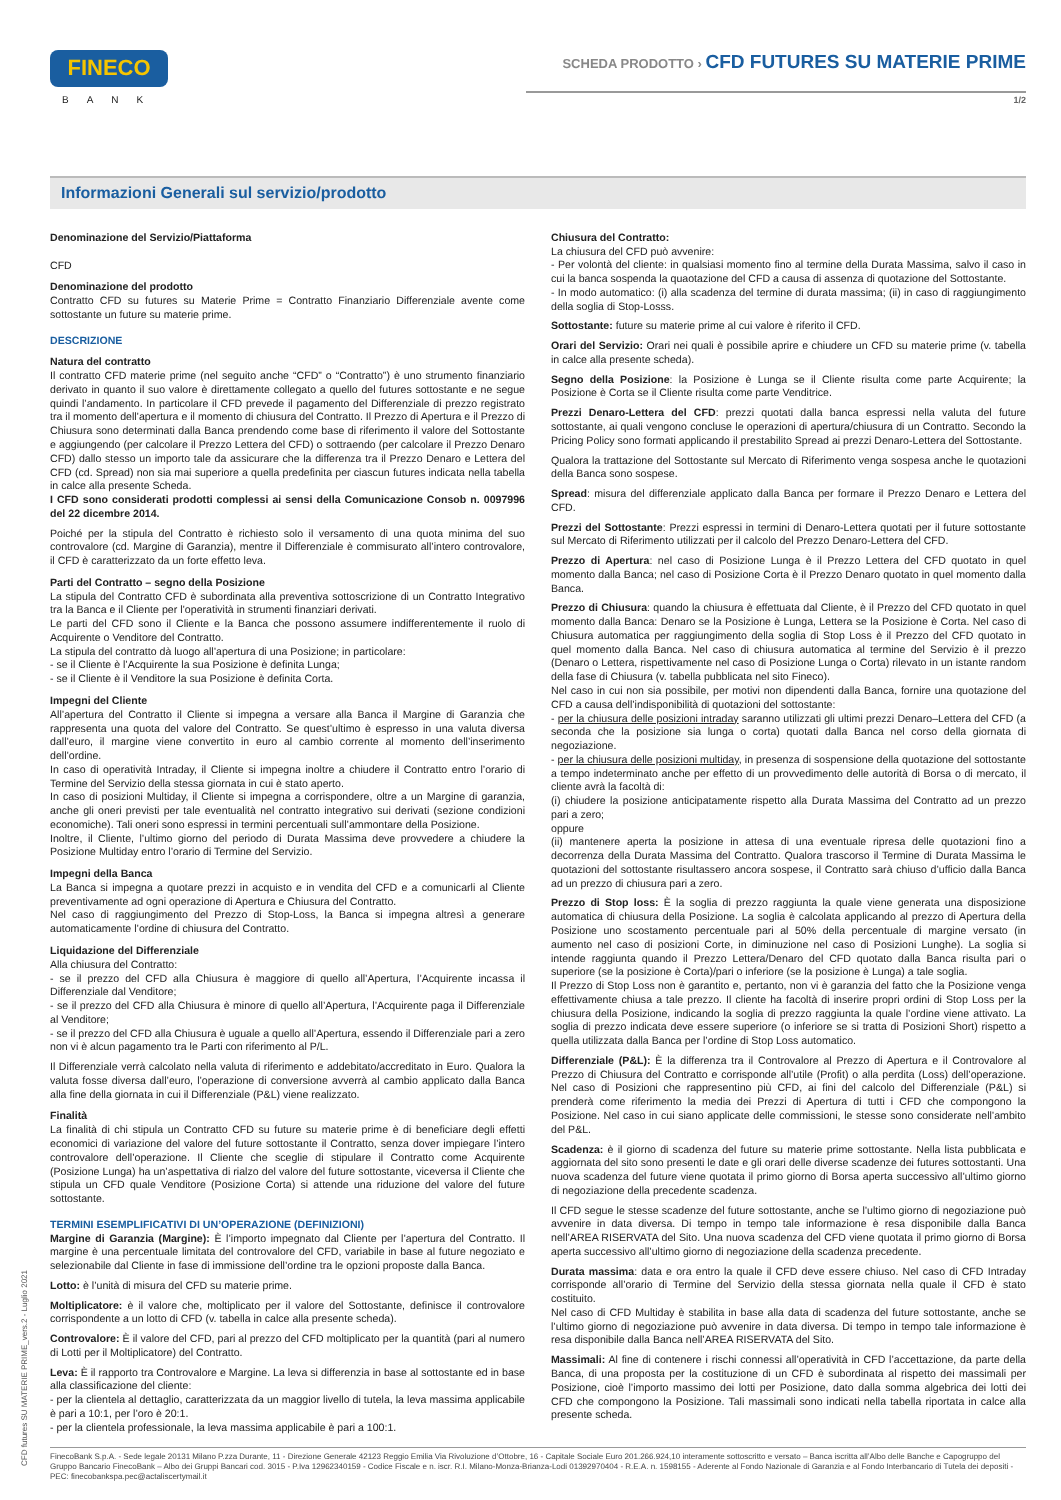FINECO
BANK
SCHEDA PRODOTTO › CFD FUTURES SU MATERIE PRIME
1/2
Informazioni Generali sul servizio/prodotto
Denominazione del Servizio/Piattaforma
CFD
Denominazione del prodotto
Contratto CFD su futures su Materie Prime = Contratto Finanziario Differenziale avente come sottostante un future su materie prime.
DESCRIZIONE
Natura del contratto
Il contratto CFD materie prime (nel seguito anche “CFD” o “Contratto”) è uno strumento finanziario derivato in quanto il suo valore è direttamente collegato a quello del futures sottostante e ne segue quindi l’andamento. In particolare il CFD prevede il pagamento del Differenziale di prezzo registrato tra il momento dell’apertura e il momento di chiusura del Contratto. Il Prezzo di Apertura e il Prezzo di Chiusura sono determinati dalla Banca prendendo come base di riferimento il valore del Sottostante e aggiungendo (per calcolare il Prezzo Lettera del CFD) o sottraendo (per calcolare il Prezzo Denaro CFD) dallo stesso un importo tale da assicurare che la differenza tra il Prezzo Denaro e Lettera del CFD (cd. Spread) non sia mai superiore a quella predefinita per ciascun futures indicata nella tabella in calce alla presente Scheda.
I CFD sono considerati prodotti complessi ai sensi della Comunicazione Consob n. 0097996 del 22 dicembre 2014.
Poiché per la stipula del Contratto è richiesto solo il versamento di una quota minima del suo controvalore (cd. Margine di Garanzia), mentre il Differenziale è commisurato all’intero controvalore, il CFD è caratterizzato da un forte effetto leva.
Parti del Contratto – segno della Posizione
La stipula del Contratto CFD è subordinata alla preventiva sottoscrizione di un Contratto Integrativo tra la Banca e il Cliente per l’operatività in strumenti finanziari derivati.
Le parti del CFD sono il Cliente e la Banca che possono assumere indifferentemente il ruolo di Acquirente o Venditore del Contratto.
La stipula del contratto dà luogo all’apertura di una Posizione; in particolare:
- se il Cliente è l’Acquirente la sua Posizione è definita Lunga;
- se il Cliente è il Venditore la sua Posizione è definita Corta.
Impegni del Cliente
All’apertura del Contratto il Cliente si impegna a versare alla Banca il Margine di Garanzia che rappresenta una quota del valore del Contratto. Se quest’ultimo è espresso in una valuta diversa dall’euro, il margine viene convertito in euro al cambio corrente al momento dell’inserimento dell’ordine.
In caso di operatività Intraday, il Cliente si impegna inoltre a chiudere il Contratto entro l’orario di Termine del Servizio della stessa giornata in cui è stato aperto.
In caso di posizioni Multiday, il Cliente si impegna a corrispondere, oltre a un Margine di garanzia, anche gli oneri previsti per tale eventualità nel contratto integrativo sui derivati (sezione condizioni economiche). Tali oneri sono espressi in termini percentuali sull’ammontare della Posizione.
Inoltre, il Cliente, l’ultimo giorno del periodo di Durata Massima deve provvedere a chiudere la Posizione Multiday entro l’orario di Termine del Servizio.
Impegni della Banca
La Banca si impegna a quotare prezzi in acquisto e in vendita del CFD e a comunicarli al Cliente preventivamente ad ogni operazione di Apertura e Chiusura del Contratto.
Nel caso di raggiungimento del Prezzo di Stop-Loss, la Banca si impegna altresì a generare automaticamente l’ordine di chiusura del Contratto.
Liquidazione del Differenziale
Alla chiusura del Contratto:
- se il prezzo del CFD alla Chiusura è maggiore di quello all’Apertura, l’Acquirente incassa il Differenziale dal Venditore;
- se il prezzo del CFD alla Chiusura è minore di quello all’Apertura, l’Acquirente paga il Differenziale al Venditore;
- se il prezzo del CFD alla Chiusura è uguale a quello all’Apertura, essendo il Differenziale pari a zero non vi è alcun pagamento tra le Parti con riferimento al P/L.
Il Differenziale verrà calcolato nella valuta di riferimento e addebitato/accreditato in Euro. Qualora la valuta fosse diversa dall’euro, l’operazione di conversione avverrà al cambio applicato dalla Banca alla fine della giornata in cui il Differenziale (P&L) viene realizzato.
Finalità
La finalità di chi stipula un Contratto CFD su future su materie prime è di beneficiare degli effetti economici di variazione del valore del future sottostante il Contratto, senza dover impiegare l’intero controvalore dell’operazione. Il Cliente che sceglie di stipulare il Contratto come Acquirente (Posizione Lunga) ha un’aspettativa di rialzo del valore del future sottostante, viceversa il Cliente che stipula un CFD quale Venditore (Posizione Corta) si attende una riduzione del valore del future sottostante.
TERMINI ESEMPLIFICATIVI DI UN’OPERAZIONE (DEFINIZIONI)
Margine di Garanzia (Margine): È l’importo impegnato dal Cliente per l’apertura del Contratto. Il margine è una percentuale limitata del controvalore del CFD, variabile in base al future negoziato e selezionabile dal Cliente in fase di immissione dell’ordine tra le opzioni proposte dalla Banca.
Lotto: è l’unità di misura del CFD su materie prime.
Moltiplicatore: è il valore che, moltiplicato per il valore del Sottostante, definisce il controvalore corrispondente a un lotto di CFD (v. tabella in calce alla presente scheda).
Controvalore: È il valore del CFD, pari al prezzo del CFD moltiplicato per la quantità (pari al numero di Lotti per il Moltiplicatore) del Contratto.
Leva: È il rapporto tra Controvalore e Margine. La leva si differenzia in base al sottostante ed in base alla classificazione del cliente:
- per la clientela al dettaglio, caratterizzata da un maggior livello di tutela, la leva massima applicabile è pari a 10:1, per l’oro è 20:1.
- per la clientela professionale, la leva massima applicabile è pari a 100:1.
Chiusura del Contratto:
La chiusura del CFD può avvenire:
- Per volontà del cliente: in qualsiasi momento fino al termine della Durata Massima, salvo il caso in cui la banca sospenda la quaotazione del CFD a causa di assenza di quotazione del Sottostante.
- In modo automatico: (i) alla scadenza del termine di durata massima; (ii) in caso di raggiungimento della soglia di Stop-Losss.
Sottostante: future su materie prime al cui valore è riferito il CFD.
Orari del Servizio: Orari nei quali è possibile aprire e chiudere un CFD su materie prime (v. tabella in calce alla presente scheda).
Segno della Posizione: la Posizione è Lunga se il Cliente risulta come parte Acquirente; la Posizione è Corta se il Cliente risulta come parte Venditrice.
Prezzi Denaro-Lettera del CFD: prezzi quotati dalla banca espressi nella valuta del future sottostante, ai quali vengono concluse le operazioni di apertura/chiusura di un Contratto. Secondo la Pricing Policy sono formati applicando il prestabilito Spread ai prezzi Denaro-Lettera del Sottostante.
Qualora la trattazione del Sottostante sul Mercato di Riferimento venga sospesa anche le quotazioni della Banca sono sospese.
Spread: misura del differenziale applicato dalla Banca per formare il Prezzo Denaro e Lettera del CFD.
Prezzi del Sottostante: Prezzi espressi in termini di Denaro-Lettera quotati per il future sottostante sul Mercato di Riferimento utilizzati per il calcolo del Prezzo Denaro-Lettera del CFD.
Prezzo di Apertura: nel caso di Posizione Lunga è il Prezzo Lettera del CFD quotato in quel momento dalla Banca; nel caso di Posizione Corta è il Prezzo Denaro quotato in quel momento dalla Banca.
Prezzo di Chiusura: quando la chiusura è effettuata dal Cliente, è il Prezzo del CFD quotato in quel momento dalla Banca: Denaro se la Posizione è Lunga, Lettera se la Posizione è Corta. Nel caso di Chiusura automatica per raggiungimento della soglia di Stop Loss è il Prezzo del CFD quotato in quel momento dalla Banca. Nel caso di chiusura automatica al termine del Servizio è il prezzo (Denaro o Lettera, rispettivamente nel caso di Posizione Lunga o Corta) rilevato in un istante random della fase di Chiusura (v. tabella pubblicata nel sito Fineco).
Nel caso in cui non sia possibile, per motivi non dipendenti dalla Banca, fornire una quotazione del CFD a causa dell’indisponibilità di quotazioni del sottostante:
- per la chiusura delle posizioni intraday saranno utilizzati gli ultimi prezzi Denaro–Lettera del CFD (a seconda che la posizione sia lunga o corta) quotati dalla Banca nel corso della giornata di negoziazione.
- per la chiusura delle posizioni multiday, in presenza di sospensione della quotazione del sottostante a tempo indeterminato anche per effetto di un provvedimento delle autorità di Borsa o di mercato, il cliente avrà la facoltà di:
(i) chiudere la posizione anticipatamente rispetto alla Durata Massima del Contratto ad un prezzo pari a zero;
oppure
(ii) mantenere aperta la posizione in attesa di una eventuale ripresa delle quotazioni fino a decorrenza della Durata Massima del Contratto. Qualora trascorso il Termine di Durata Massima le quotazioni del sottostante risultassero ancora sospese, il Contratto sarà chiuso d’ufficio dalla Banca ad un prezzo di chiusura pari a zero.
Prezzo di Stop loss: È la soglia di prezzo raggiunta la quale viene generata una disposizione automatica di chiusura della Posizione. La soglia è calcolata applicando al prezzo di Apertura della Posizione uno scostamento percentuale pari al 50% della percentuale di margine versato (in aumento nel caso di posizioni Corte, in diminuzione nel caso di Posizioni Lunghe). La soglia si intende raggiunta quando il Prezzo Lettera/Denaro del CFD quotato dalla Banca risulta pari o superiore (se la posizione è Corta)/pari o inferiore (se la posizione è Lunga) a tale soglia.
Il Prezzo di Stop Loss non è garantito e, pertanto, non vi è garanzia del fatto che la Posizione venga effettivamente chiusa a tale prezzo. Il cliente ha facoltà di inserire propri ordini di Stop Loss per la chiusura della Posizione, indicando la soglia di prezzo raggiunta la quale l’ordine viene attivato. La soglia di prezzo indicata deve essere superiore (o inferiore se si tratta di Posizioni Short) rispetto a quella utilizzata dalla Banca per l’ordine di Stop Loss automatico.
Differenziale (P&L): È la differenza tra il Controvalore al Prezzo di Apertura e il Controvalore al Prezzo di Chiusura del Contratto e corrisponde all’utile (Profit) o alla perdita (Loss) dell’operazione. Nel caso di Posizioni che rappresentino più CFD, ai fini del calcolo del Differenziale (P&L) si prenderà come riferimento la media dei Prezzi di Apertura di tutti i CFD che compongono la Posizione. Nel caso in cui siano applicate delle commissioni, le stesse sono considerate nell’ambito del P&L.
Scadenza: è il giorno di scadenza del future su materie prime sottostante. Nella lista pubblicata e aggiornata del sito sono presenti le date e gli orari delle diverse scadenze dei futures sottostanti. Una nuova scadenza del future viene quotata il primo giorno di Borsa aperta successivo all’ultimo giorno di negoziazione della precedente scadenza.
Il CFD segue le stesse scadenze del future sottostante, anche se l’ultimo giorno di negoziazione può avvenire in data diversa. Di tempo in tempo tale informazione è resa disponibile dalla Banca nell’AREA RISERVATA del Sito. Una nuova scadenza del CFD viene quotata il primo giorno di Borsa aperta successivo all’ultimo giorno di negoziazione della scadenza precedente.
Durata massima: data e ora entro la quale il CFD deve essere chiuso. Nel caso di CFD Intraday corrisponde all’orario di Termine del Servizio della stessa giornata nella quale il CFD è stato costituito.
Nel caso di CFD Multiday è stabilita in base alla data di scadenza del future sottostante, anche se l’ultimo giorno di negoziazione può avvenire in data diversa. Di tempo in tempo tale informazione è resa disponibile dalla Banca nell’AREA RISERVATA del Sito.
Massimali: Al fine di contenere i rischi connessi all’operatività in CFD l’accettazione, da parte della Banca, di una proposta per la costituzione di un CFD è subordinata al rispetto dei massimali per Posizione, cioè l’importo massimo dei lotti per Posizione, dato dalla somma algebrica dei lotti dei CFD che compongono la Posizione. Tali massimali sono indicati nella tabella riportata in calce alla presente scheda.
FinecoBank S.p.A. - Sede legale 20131 Milano P.zza Durante, 11 - Direzione Generale 42123 Reggio Emilia Via Rivoluzione d’Ottobre, 16 - Capitale Sociale Euro 201.266.924,10 interamente sottoscritto e versato – Banca iscritta all’Albo delle Banche e Capogruppo del Gruppo Bancario FinecoBank – Albo dei Gruppi Bancari cod. 3015 - P.Iva 12962340159 - Codice Fiscale e n. iscr. R.I. Milano-Monza-Brianza-Lodi 01392970404 - R.E.A. n. 1598155 - Aderente al Fondo Nazionale di Garanzia e al Fondo Interbancario di Tutela dei depositi - PEC: finecobankspa.pec@actaliscertymail.it
CFD futures SU MATERIE PRIME_vers.2 - Luglio 2021